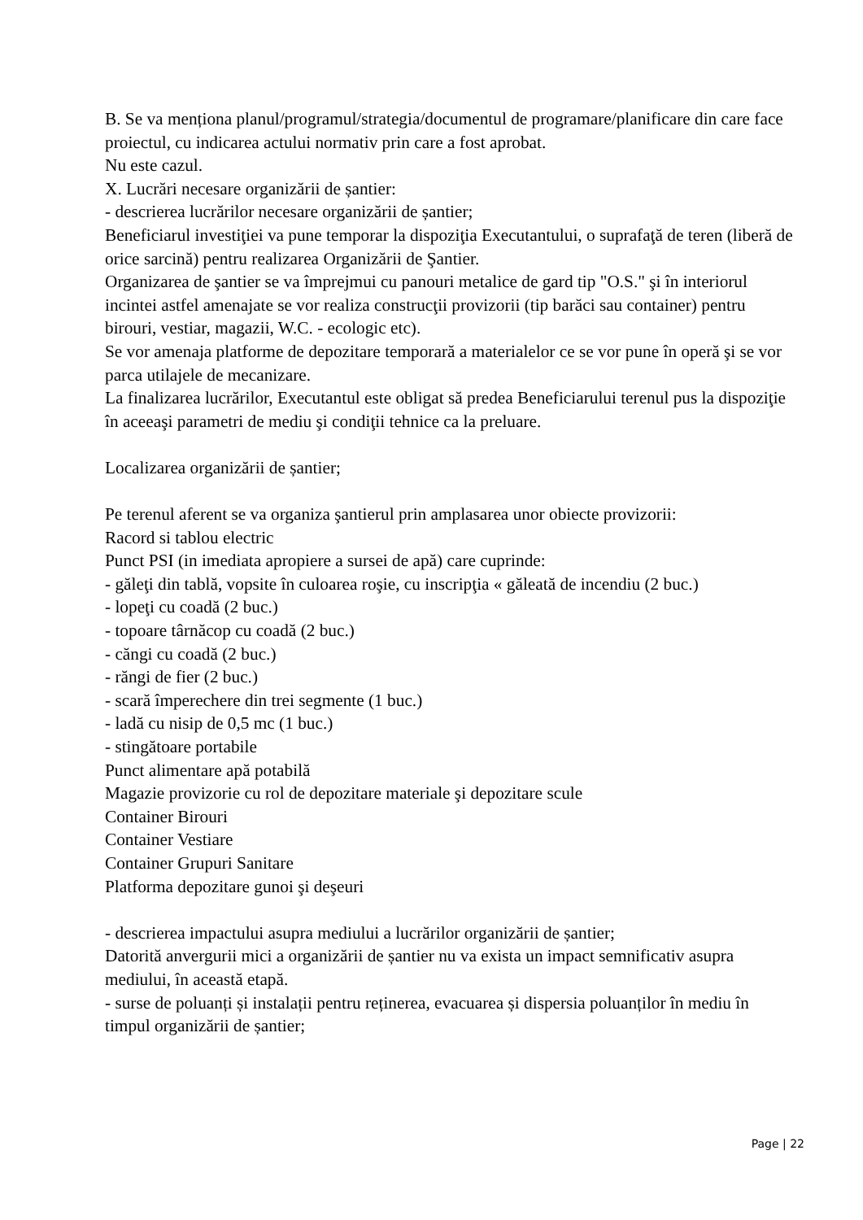B. Se va menționa planul/programul/strategia/documentul de programare/planificare din care face proiectul, cu indicarea actului normativ prin care a fost aprobat.
Nu este cazul.
X. Lucrări necesare organizării de șantier:
- descrierea lucrărilor necesare organizării de șantier;
Beneficiarul investiţiei va pune temporar la dispoziţia Executantului, o suprafaţă de teren (liberă de orice sarcină) pentru realizarea Organizării de Şantier.
Organizarea de şantier se va împrejmui cu panouri metalice de gard tip "O.S." şi în interiorul incintei astfel amenajate se vor realiza construcţii provizorii (tip barăci sau container) pentru birouri, vestiar, magazii, W.C. - ecologic etc).
Se vor amenaja platforme de depozitare temporară a materialelor ce se vor pune în operă şi se vor parca utilajele de mecanizare.
La finalizarea lucrărilor, Executantul este obligat să predea Beneficiarului terenul pus la dispoziţie în aceeaşi parametri de mediu şi condiţii tehnice ca la preluare.
Localizarea organizării de șantier;
Pe terenul aferent se va organiza şantierul prin amplasarea unor obiecte provizorii:
Racord si tablou electric
Punct PSI (in imediata apropiere a sursei de apă) care cuprinde:
- găleţi din tablă, vopsite în culoarea roşie, cu inscripţia « găleată de incendiu (2 buc.)
- lopeţi cu coadă (2 buc.)
- topoare târnăcop cu coadă (2 buc.)
- căngi cu coadă (2 buc.)
- răngi de fier (2 buc.)
- scară împerechere din trei segmente (1 buc.)
- ladă cu nisip de 0,5 mc (1 buc.)
- stingătoare portabile
Punct alimentare apă potabilă
Magazie provizorie cu rol de depozitare materiale şi depozitare scule
Container Birouri
Container Vestiare
Container Grupuri Sanitare
Platforma depozitare gunoi şi deşeuri
- descrierea impactului asupra mediului a lucrărilor organizării de șantier;
Datorită anvergurii mici a organizării de șantier nu va exista un impact semnificativ asupra mediului, în această etapă.
- surse de poluanți și instalații pentru reținerea, evacuarea și dispersia poluanților în mediu în timpul organizării de șantier;
Page | 22